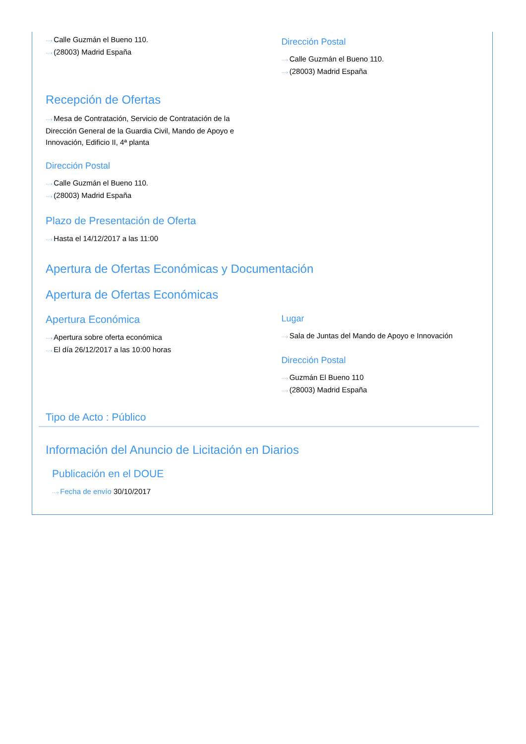···› Calle Guzmán el Bueno 110.
···› (28003) Madrid España
Dirección Postal
···› Calle Guzmán el Bueno 110.
···› (28003) Madrid España
Recepción de Ofertas
···› Mesa de Contratación, Servicio de Contratación de la Dirección General de la Guardia Civil, Mando de Apoyo e Innovación, Edificio II, 4ª planta
Dirección Postal
···› Calle Guzmán el Bueno 110.
···› (28003) Madrid España
Plazo de Presentación de Oferta
···› Hasta el 14/12/2017 a las 11:00
Apertura de Ofertas Económicas y Documentación
Apertura de Ofertas Económicas
Apertura Económica
···› Apertura sobre oferta económica
···› El día 26/12/2017 a las 10:00 horas
Lugar
···› Sala de Juntas del Mando de Apoyo e Innovación
Dirección Postal
···› Guzmán El Bueno 110
···› (28003) Madrid España
Tipo de Acto : Público
Información del Anuncio de Licitación en Diarios
Publicación en el DOUE
···› Fecha de envío 30/10/2017